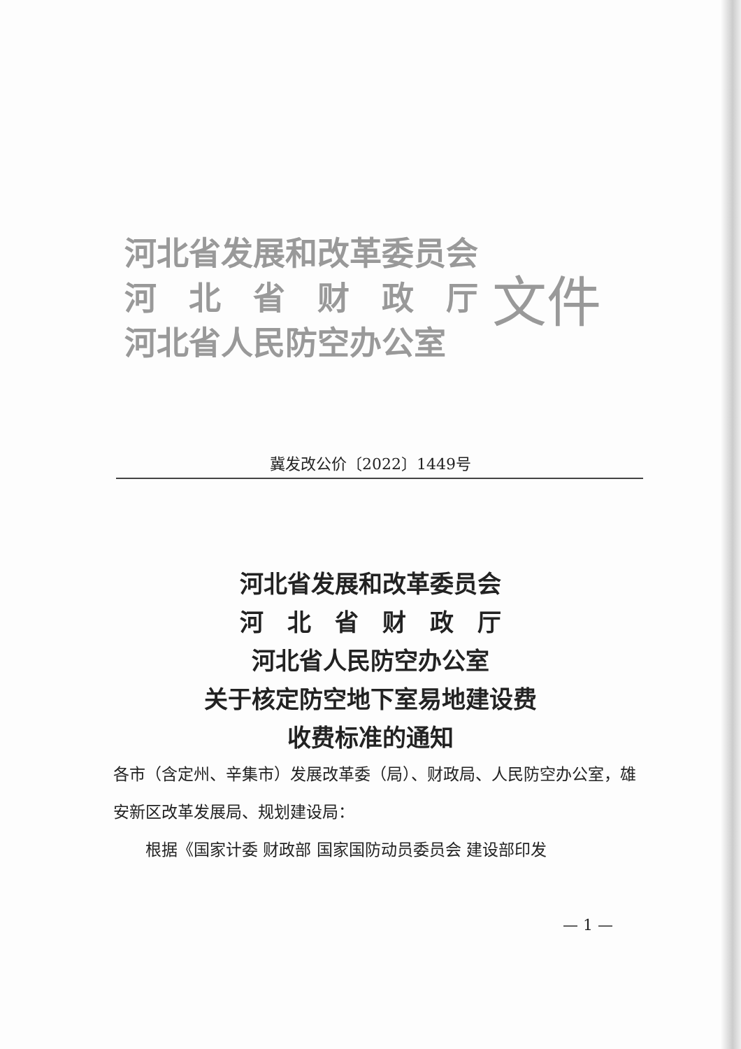河北省发展和改革委员会
河　北　省　财　政　厅
河北省人民防空办公室
文件
冀发改公价〔2022〕1449号
河北省发展和改革委员会
河　北　省　财　政　厅
河北省人民防空办公室
关于核定防空地下室易地建设费
收费标准的通知
各市（含定州、辛集市）发展改革委（局）、财政局、人民防空办公室，雄安新区改革发展局、规划建设局：
　　根据《国家计委 财政部 国家国防动员委员会 建设部印发
— 1 —